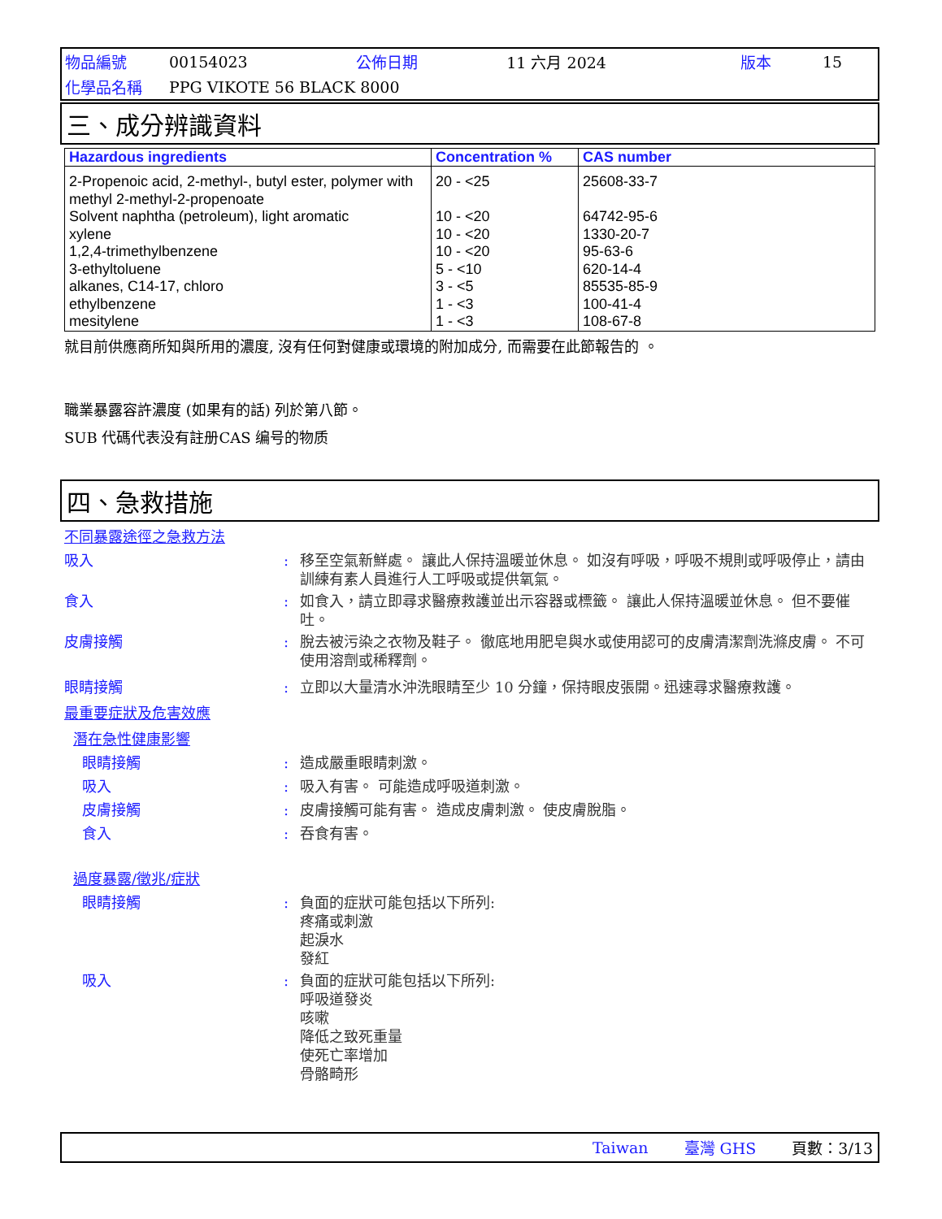| 物品編號 | 00154023 | 公佈日期 | 11 六月 2024 | 版本 | 15 |
| 化學品名稱 | PPG VIKOTE 56 BLACK 8000 | | | | |
三、成分辨識資料
| Hazardous ingredients | Concentration % | CAS number |
| --- | --- | --- |
| 2-Propenoic acid, 2-methyl-, butyl ester, polymer with methyl 2-methyl-2-propenoate | 20 - <25 | 25608-33-7 |
| Solvent naphtha (petroleum), light aromatic | 10 - <20 | 64742-95-6 |
| xylene | 10 - <20 | 1330-20-7 |
| 1,2,4-trimethylbenzene | 10 - <20 | 95-63-6 |
| 3-ethyltoluene | 5 - <10 | 620-14-4 |
| alkanes, C14-17, chloro | 3 - <5 | 85535-85-9 |
| ethylbenzene | 1 - <3 | 100-41-4 |
| mesitylene | 1 - <3 | 108-67-8 |
就目前供應商所知與所用的濃度, 沒有任何對健康或環境的附加成分, 而需要在此節報告的 。
職業暴露容許濃度 (如果有的話) 列於第八節。
SUB 代碼代表没有註册CAS 编号的物质
四、急救措施
不同暴露途徑之急救方法
吸入 : 移至空氣新鮮處。 讓此人保持溫暖並休息。 如沒有呼吸，呼吸不規則或呼吸停止，請由訓練有素人員進行人工呼吸或提供氧氣。
食入 : 如食入，請立即尋求醫療救護並出示容器或標籤。 讓此人保持溫暖並休息。 但不要催吐。
皮膚接觸 : 脫去被污染之衣物及鞋子。 徹底地用肥皂與水或使用認可的皮膚清潔劑洗滌皮膚。 不可使用溶劑或稀釋劑。
眼睛接觸 : 立即以大量清水沖洗眼睛至少 10 分鐘，保持眼皮張開。迅速尋求醫療救護。
最重要症狀及危害效應
潛在急性健康影響
眼睛接觸 : 造成嚴重眼睛刺激。
吸入 : 吸入有害。 可能造成呼吸道刺激。
皮膚接觸 : 皮膚接觸可能有害。 造成皮膚刺激。 使皮膚脫脂。
食入 : 吞食有害。
過度暴露/徵兆/症狀
眼睛接觸 : 負面的症狀可能包括以下所列:
疼痛或刺激
起淚水
發紅
吸入 : 負面的症狀可能包括以下所列:
呼吸道發炎
咳嗽
降低之致死重量
使死亡率增加
骨骼畸形
Taiwan 臺灣 GHS 頁數：3/13